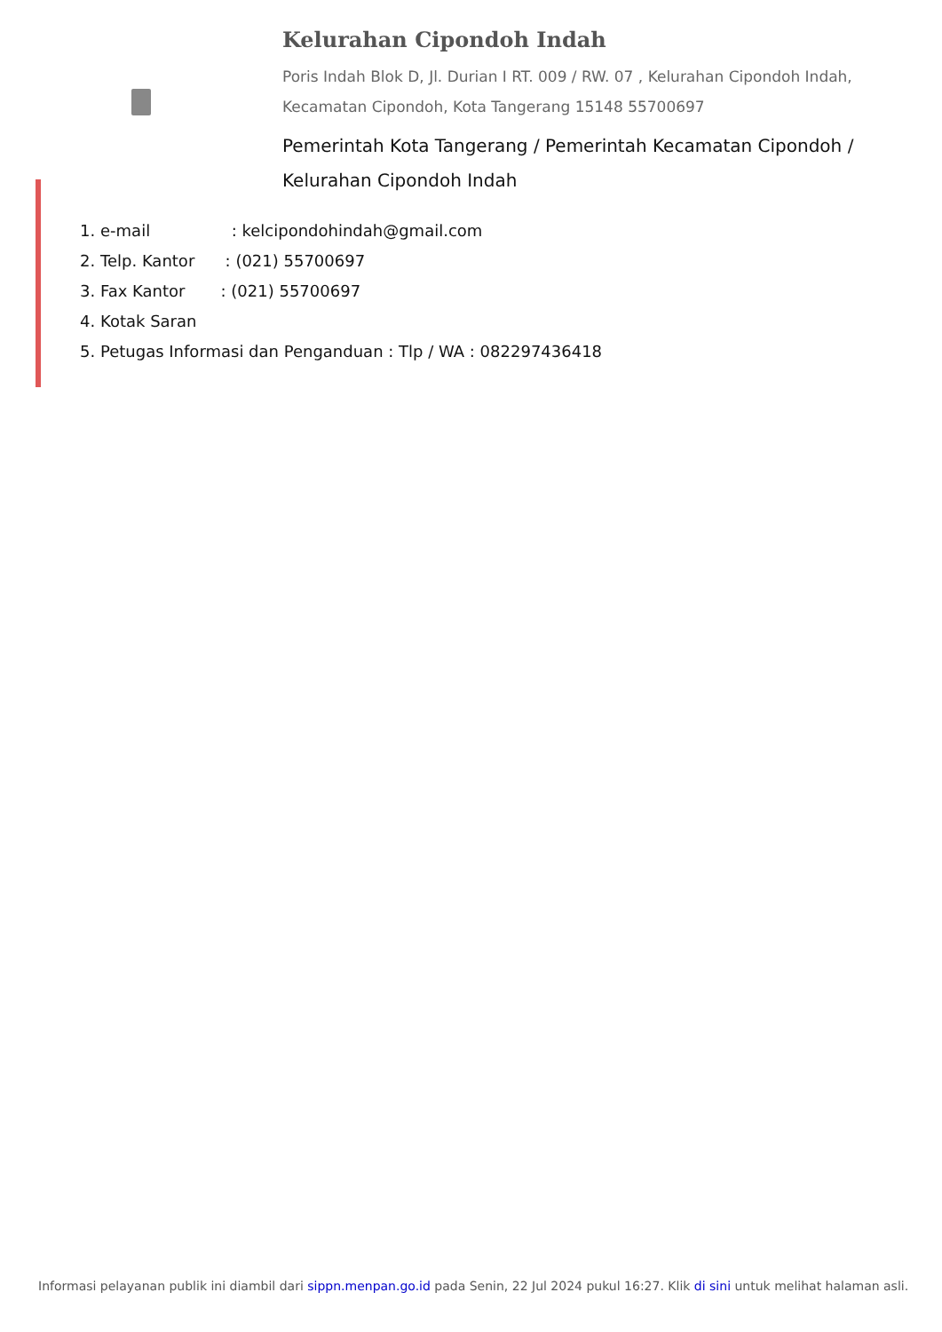Kelurahan Cipondoh Indah
Poris Indah Blok D, Jl. Durian I RT. 009 / RW. 07 , Kelurahan Cipondoh Indah, Kecamatan Cipondoh, Kota Tangerang 15148 55700697
Pemerintah Kota Tangerang / Pemerintah Kecamatan Cipondoh / Kelurahan Cipondoh Indah
1. e-mail : kelcipondohindah@gmail.com
2. Telp. Kantor : (021) 55700697
3. Fax Kantor : (021) 55700697
4. Kotak Saran
5. Petugas Informasi dan Penganduan : Tlp / WA : 082297436418
Informasi pelayanan publik ini diambil dari sippn.menpan.go.id pada Senin, 22 Jul 2024 pukul 16:27. Klik di sini untuk melihat halaman asli.